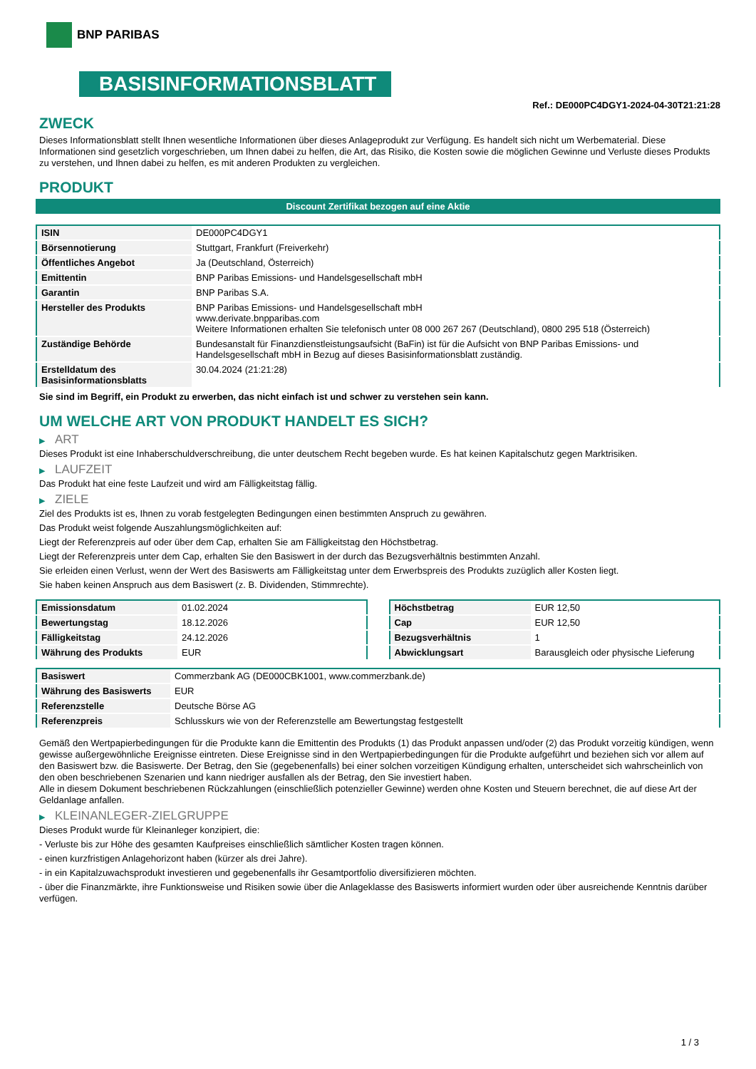BNP PARIBAS
BASISINFORMATIONSBLATT
Ref.: DE000PC4DGY1-2024-04-30T21:21:28
ZWECK
Dieses Informationsblatt stellt Ihnen wesentliche Informationen über dieses Anlageprodukt zur Verfügung. Es handelt sich nicht um Werbematerial. Diese Informationen sind gesetzlich vorgeschrieben, um Ihnen dabei zu helfen, die Art, das Risiko, die Kosten sowie die möglichen Gewinne und Verluste dieses Produkts zu verstehen, und Ihnen dabei zu helfen, es mit anderen Produkten zu vergleichen.
PRODUKT
Discount Zertifikat bezogen auf eine Aktie
| ISIN | DE000PC4DGY1 |
| Börsennotierung | Stuttgart, Frankfurt (Freiverkehr) |
| Öffentliches Angebot | Ja (Deutschland, Österreich) |
| Emittentin | BNP Paribas Emissions- und Handelsgesellschaft mbH |
| Garantin | BNP Paribas S.A. |
| Hersteller des Produkts | BNP Paribas Emissions- und Handelsgesellschaft mbH www.derivate.bnpparibas.com Weitere Informationen erhalten Sie telefonisch unter 08 000 267 267 (Deutschland), 0800 295 518 (Österreich) |
| Zuständige Behörde | Bundesanstalt für Finanzdienstleistungsaufsicht (BaFin) ist für die Aufsicht von BNP Paribas Emissions- und Handelsgesellschaft mbH in Bezug auf dieses Basisinformationsblatt zuständig. |
| Erstelldatum des Basisinformationsblatts | 30.04.2024 (21:21:28) |
Sie sind im Begriff, ein Produkt zu erwerben, das nicht einfach ist und schwer zu verstehen sein kann.
UM WELCHE ART VON PRODUKT HANDELT ES SICH?
▶ ART
Dieses Produkt ist eine Inhaberschuldverschreibung, die unter deutschem Recht begeben wurde. Es hat keinen Kapitalschutz gegen Marktrisiken.
▶ LAUFZEIT
Das Produkt hat eine feste Laufzeit und wird am Fälligkeitstag fällig.
▶ ZIELE
Ziel des Produkts ist es, Ihnen zu vorab festgelegten Bedingungen einen bestimmten Anspruch zu gewähren.
Das Produkt weist folgende Auszahlungsmöglichkeiten auf:
Liegt der Referenzpreis auf oder über dem Cap, erhalten Sie am Fälligkeitstag den Höchstbetrag.
Liegt der Referenzpreis unter dem Cap, erhalten Sie den Basiswert in der durch das Bezugsverhältnis bestimmten Anzahl.
Sie erleiden einen Verlust, wenn der Wert des Basiswerts am Fälligkeitstag unter dem Erwerbspreis des Produkts zuzüglich aller Kosten liegt.
Sie haben keinen Anspruch aus dem Basiswert (z. B. Dividenden, Stimmrechte).
| Emissionsdatum | 01.02.2024 |
| Bewertungstag | 18.12.2026 |
| Fälligkeitstag | 24.12.2026 |
| Währung des Produkts | EUR |
| Höchstbetrag | EUR 12,50 |
| Cap | EUR 12,50 |
| Bezugsverhältnis | 1 |
| Abwicklungsart | Barausgleich oder physische Lieferung |
| Basiswert | Commerzbank AG (DE000CBK1001, www.commerzbank.de) |
| Währung des Basiswerts | EUR |
| Referenzstelle | Deutsche Börse AG |
| Referenzpreis | Schlusskurs wie von der Referenzstelle am Bewertungstag festgestellt |
Gemäß den Wertpapierbedingungen für die Produkte kann die Emittentin des Produkts (1) das Produkt anpassen und/oder (2) das Produkt vorzeitig kündigen, wenn gewisse außergewöhnliche Ereignisse eintreten. Diese Ereignisse sind in den Wertpapierbedingungen für die Produkte aufgeführt und beziehen sich vor allem auf den Basiswert bzw. die Basiswerte. Der Betrag, den Sie (gegebenenfalls) bei einer solchen vorzeitigen Kündigung erhalten, unterscheidet sich wahrscheinlich von den oben beschriebenen Szenarien und kann niedriger ausfallen als der Betrag, den Sie investiert haben.
Alle in diesem Dokument beschriebenen Rückzahlungen (einschließlich potenzieller Gewinne) werden ohne Kosten und Steuern berechnet, die auf diese Art der Geldanlage anfallen.
▶ KLEINANLEGER-ZIELGRUPPE
Dieses Produkt wurde für Kleinanleger konzipiert, die:
- Verluste bis zur Höhe des gesamten Kaufpreises einschließlich sämtlicher Kosten tragen können.
- einen kurzfristigen Anlagehorizont haben (kürzer als drei Jahre).
- in ein Kapitalzuwachsprodukt investieren und gegebenenfalls ihr Gesamtportfolio diversifizieren möchten.
- über die Finanzmärkte, ihre Funktionsweise und Risiken sowie über die Anlageklasse des Basiswerts informiert wurden oder über ausreichende Kenntnis darüber verfügen.
1 / 3